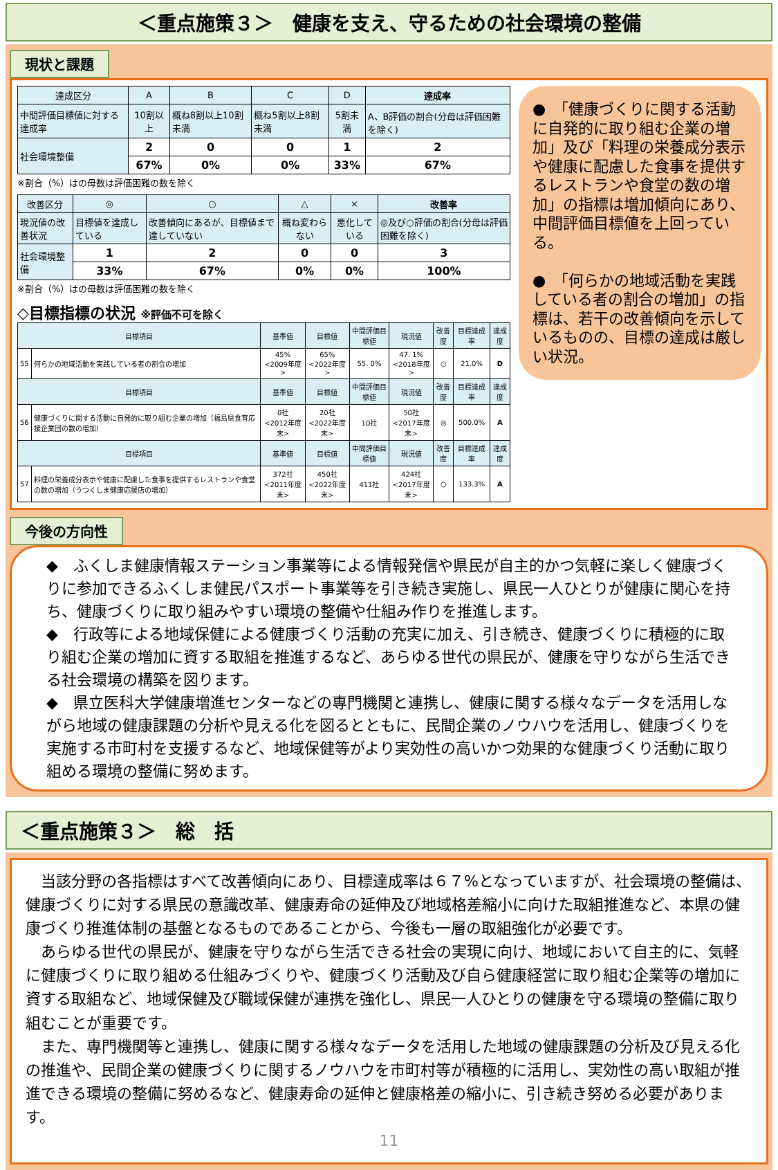＜重点施策３＞　健康を支え、守るための社会環境の整備
現状と課題
| 達成区分 | A | B | C | D | 達成率 |
| 中間評価目標値に対する達成率 | 10割以上 | 概ね8割以上10割未満 | 概ね5割以上8割未満 | 5割未満 | A、B評価の割合(分母は評価困難を除く) |
| 社会環境整備 | 2 | 0 | 0 | 1 | 2 |
| | 67% | 0% | 0% | 33% | 67% |
※割合（%）はの母数は評価困難の数を除く
| 改善区分 | ◎ | ○ | △ | × | 改善率 |
| 現況値の改善状況 | 目標値を達成している | 改善傾向にあるが、目標値まで達していない | 概ね変わらない | 悪化している | ◎及び○評価の割合(分母は評価困難を除く) |
| 社会環境整備 | 1 | 2 | 0 | 0 | 3 |
| | 33% | 67% | 0% | 0% | 100% |
※割合（%）はの母数は評価困難の数を除く
◇目標指標の状況 ※評価不可を除く
| 目標項目 | | 基準値 | 目標値 | 中間評価目標値 | 現況値 | 改善度 | 目標達成率 | 達成度 |
| 55 | 何らかの地域活動を実践している者の割合の増加 | 45% <2009年度> | 65% <2022年度> | 55. 0% | 47. 1% <2018年度> | ○ | 21.0% | D |
| 目標項目 | | 基準値 | 目標値 | 中間評価目標値 | 現況値 | 改善度 | 目標達成率 | 達成度 |
| 56 | 健康づくりに関する活動に自発的に取り組む企業の増加（福島県食育応援企業団の数の増加） | 0社 <2012年度末> | 20社 <2022年度末> | 10社 | 50社 <2017年度末> | ◎ | 500.0% | A |
| 目標項目 | | 基準値 | 目標値 | 中間評価目標値 | 現況値 | 改善度 | 目標達成率 | 達成度 |
| 57 | 料理の栄養成分表示や健康に配慮した食事を提供するレストランや食堂の数の増加（うつくしま健康応援店の増加） | 372社 <2011年度末> | 450社 <2022年度末> | 411社 | 424社 <2017年度末> | ○ | 133.3% | A |
●　「健康づくりに関する活動に自発的に取り組む企業の増加」及び「料理の栄養成分表示や健康に配慮した食事を提供するレストランや食堂の数の増加」の指標は増加傾向にあり、中間評価目標値を上回っている。
●　「何らかの地域活動を実践している者の割合の増加」の指標は、若干の改善傾向を示しているものの、目標の達成は厳しい状況。
今後の方向性
◆　ふくしま健康情報ステーション事業等による情報発信や県民が自主的かつ気軽に楽しく健康づくりに参加できるふくしま健民パスポート事業等を引き続き実施し、県民一人ひとりが健康に関心を持ち、健康づくりに取り組みやすい環境の整備や仕組み作りを推進します。
◆　行政等による地域保健による健康づくり活動の充実に加え、引き続き、健康づくりに積極的に取り組む企業の増加に資する取組を推進するなど、あらゆる世代の県民が、健康を守りながら生活できる社会環境の構築を図ります。
◆　県立医科大学健康増進センターなどの専門機関と連携し、健康に関する様々なデータを活用しながら地域の健康課題の分析や見える化を図るとともに、民間企業のノウハウを活用し、健康づくりを実施する市町村を支援するなど、地域保健等がより実効性の高いかつ効果的な健康づくり活動に取り組める環境の整備に努めます。
＜重点施策３＞　総　括
　当該分野の各指標はすべて改善傾向にあり、目標達成率は６７%となっていますが、社会環境の整備は、健康づくりに対する県民の意識改革、健康寿命の延伸及び地域格差縮小に向けた取組推進など、本県の健康づくり推進体制の基盤となるものであることから、今後も一層の取組強化が必要です。
　あらゆる世代の県民が、健康を守りながら生活できる社会の実現に向け、地域において自主的に、気軽に健康づくりに取り組める仕組みづくりや、健康づくり活動及び自ら健康経営に取り組む企業等の増加に資する取組など、地域保健及び職域保健が連携を強化し、県民一人ひとりの健康を守る環境の整備に取り組むことが重要です。
　また、専門機関等と連携し、健康に関する様々なデータを活用した地域の健康課題の分析及び見える化の推進や、民間企業の健康づくりに関するノウハウを市町村等が積極的に活用し、実効性の高い取組が推進できる環境の整備に努めるなど、健康寿命の延伸と健康格差の縮小に、引き続き努める必要があります。
11